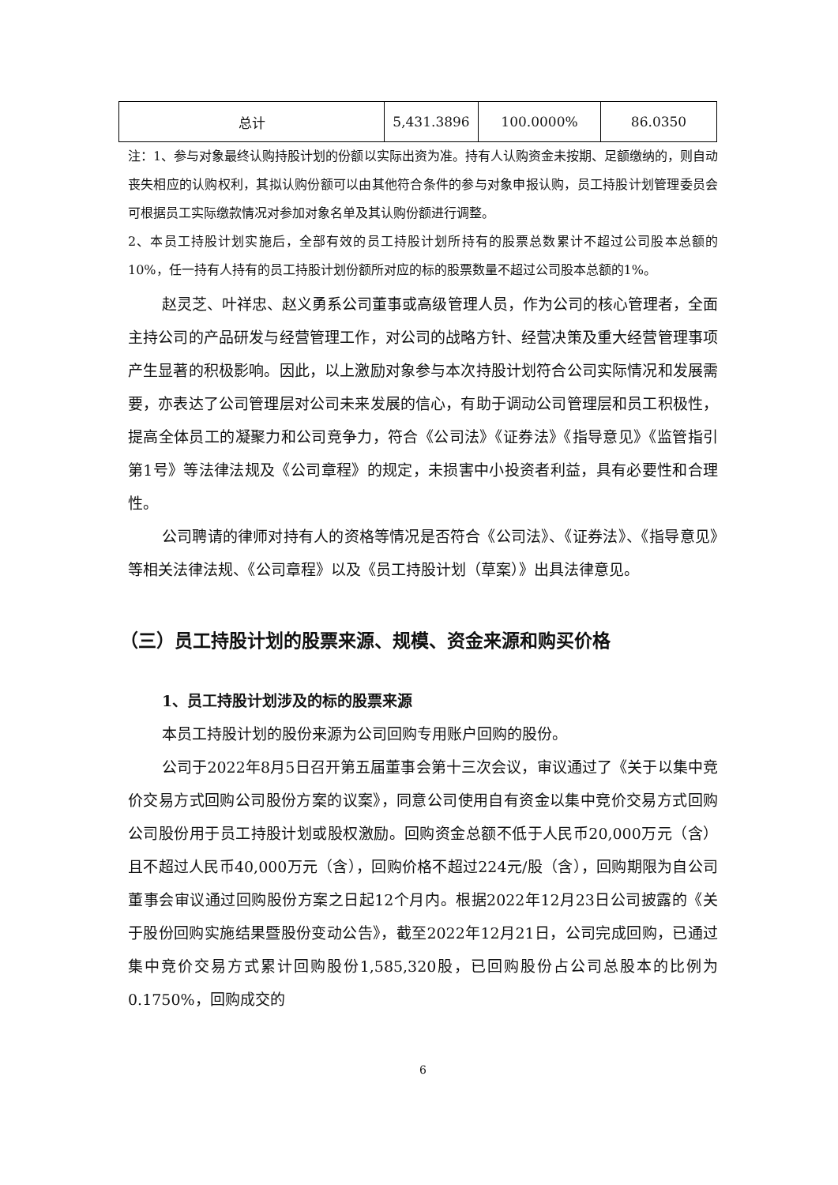| 总计 | 5,431.3896 | 100.0000% | 86.0350 |
注：1、参与对象最终认购持股计划的份额以实际出资为准。持有人认购资金未按期、足额缴纳的，则自动丧失相应的认购权利，其拟认购份额可以由其他符合条件的参与对象申报认购，员工持股计划管理委员会可根据员工实际缴款情况对参加对象名单及其认购份额进行调整。
2、本员工持股计划实施后，全部有效的员工持股计划所持有的股票总数累计不超过公司股本总额的10%，任一持有人持有的员工持股计划份额所对应的标的股票数量不超过公司股本总额的1%。
赵灵芝、叶祥忠、赵义勇系公司董事或高级管理人员，作为公司的核心管理者，全面主持公司的产品研发与经营管理工作，对公司的战略方针、经营决策及重大经营管理事项产生显著的积极影响。因此，以上激励对象参与本次持股计划符合公司实际情况和发展需要，亦表达了公司管理层对公司未来发展的信心，有助于调动公司管理层和员工积极性，提高全体员工的凝聚力和公司竞争力，符合《公司法》《证券法》《指导意见》《监管指引第1号》等法律法规及《公司章程》的规定，未损害中小投资者利益，具有必要性和合理性。
公司聘请的律师对持有人的资格等情况是否符合《公司法》、《证券法》、《指导意见》等相关法律法规、《公司章程》以及《员工持股计划（草案）》出具法律意见。
（三）员工持股计划的股票来源、规模、资金来源和购买价格
1、员工持股计划涉及的标的股票来源
本员工持股计划的股份来源为公司回购专用账户回购的股份。
公司于2022年8月5日召开第五届董事会第十三次会议，审议通过了《关于以集中竞价交易方式回购公司股份方案的议案》，同意公司使用自有资金以集中竞价交易方式回购公司股份用于员工持股计划或股权激励。回购资金总额不低于人民币20,000万元（含）且不超过人民币40,000万元（含），回购价格不超过224元/股（含），回购期限为自公司董事会审议通过回购股份方案之日起12个月内。根据2022年12月23日公司披露的《关于股份回购实施结果暨股份变动公告》，截至2022年12月21日，公司完成回购，已通过集中竞价交易方式累计回购股份1,585,320股，已回购股份占公司总股本的比例为0.1750%，回购成交的
6